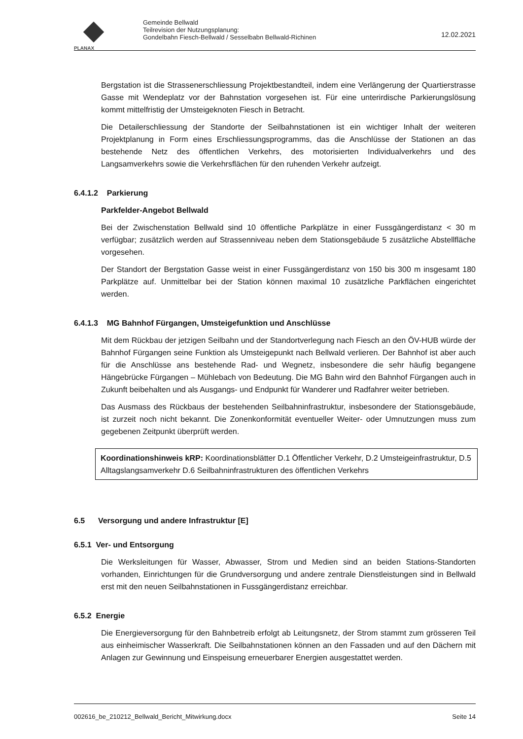PLANAX
Gemeinde Bellwald
Teilrevision der Nutzungsplanung:
Gondelbahn Fiesch-Bellwald / Sesselbabn Bellwald-Richinen
12.02.2021
Bergstation ist die Strassenerschliessung Projektbestandteil, indem eine Verlängerung der Quartierstrasse Gasse mit Wendeplatz vor der Bahnstation vorgesehen ist. Für eine unterirdische Parkierungslösung kommt mittelfristig der Umsteigeknoten Fiesch in Betracht.
Die Detailerschliessung der Standorte der Seilbahnstationen ist ein wichtiger Inhalt der weiteren Projektplanung in Form eines Erschliessungsprogramms, das die Anschlüsse der Stationen an das bestehende Netz des öffentlichen Verkehrs, des motorisierten Individualverkehrs und des Langsamverkehrs sowie die Verkehrsflächen für den ruhenden Verkehr aufzeigt.
6.4.1.2 Parkierung
Parkfelder-Angebot Bellwald
Bei der Zwischenstation Bellwald sind 10 öffentliche Parkplätze in einer Fussgängerdistanz < 30 m verfügbar; zusätzlich werden auf Strassenniveau neben dem Stationsgebäude 5 zusätzliche Abstellfläche vorgesehen.
Der Standort der Bergstation Gasse weist in einer Fussgängerdistanz von 150 bis 300 m insgesamt 180 Parkplätze auf. Unmittelbar bei der Station können maximal 10 zusätzliche Parkflächen eingerichtet werden.
6.4.1.3 MG Bahnhof Fürgangen, Umsteigefunktion und Anschlüsse
Mit dem Rückbau der jetzigen Seilbahn und der Standortverlegung nach Fiesch an den ÖV-HUB würde der Bahnhof Fürgangen seine Funktion als Umsteigepunkt nach Bellwald verlieren. Der Bahnhof ist aber auch für die Anschlüsse ans bestehende Rad- und Wegnetz, insbesondere die sehr häufig begangene Hängebrücke Fürgangen – Mühlebach von Bedeutung. Die MG Bahn wird den Bahnhof Fürgangen auch in Zukunft beibehalten und als Ausgangs- und Endpunkt für Wanderer und Radfahrer weiter betrieben.
Das Ausmass des Rückbaus der bestehenden Seilbahninfrastruktur, insbesondere der Stationsgebäude, ist zurzeit noch nicht bekannt. Die Zonenkonformität eventueller Weiter- oder Umnutzungen muss zum gegebenen Zeitpunkt überprüft werden.
Koordinationshinweis kRP: Koordinationsblätter D.1 Öffentlicher Verkehr, D.2 Umsteigeinfrastruktur, D.5 Alltagslangsamverkehr D.6 Seilbahninfrastrukturen des öffentlichen Verkehrs
6.5 Versorgung und andere Infrastruktur [E]
6.5.1 Ver- und Entsorgung
Die Werksleitungen für Wasser, Abwasser, Strom und Medien sind an beiden Stations-Standorten vorhanden, Einrichtungen für die Grundversorgung und andere zentrale Dienstleistungen sind in Bellwald erst mit den neuen Seilbahnstationen in Fussgängerdistanz erreichbar.
6.5.2 Energie
Die Energieversorgung für den Bahnbetreib erfolgt ab Leitungsnetz, der Strom stammt zum grösseren Teil aus einheimischer Wasserkraft. Die Seilbahnstationen können an den Fassaden und auf den Dächern mit Anlagen zur Gewinnung und Einspeisung erneuerbarer Energien ausgestattet werden.
002616_be_210212_Bellwald_Bericht_Mitwirkung.docx Seite 14